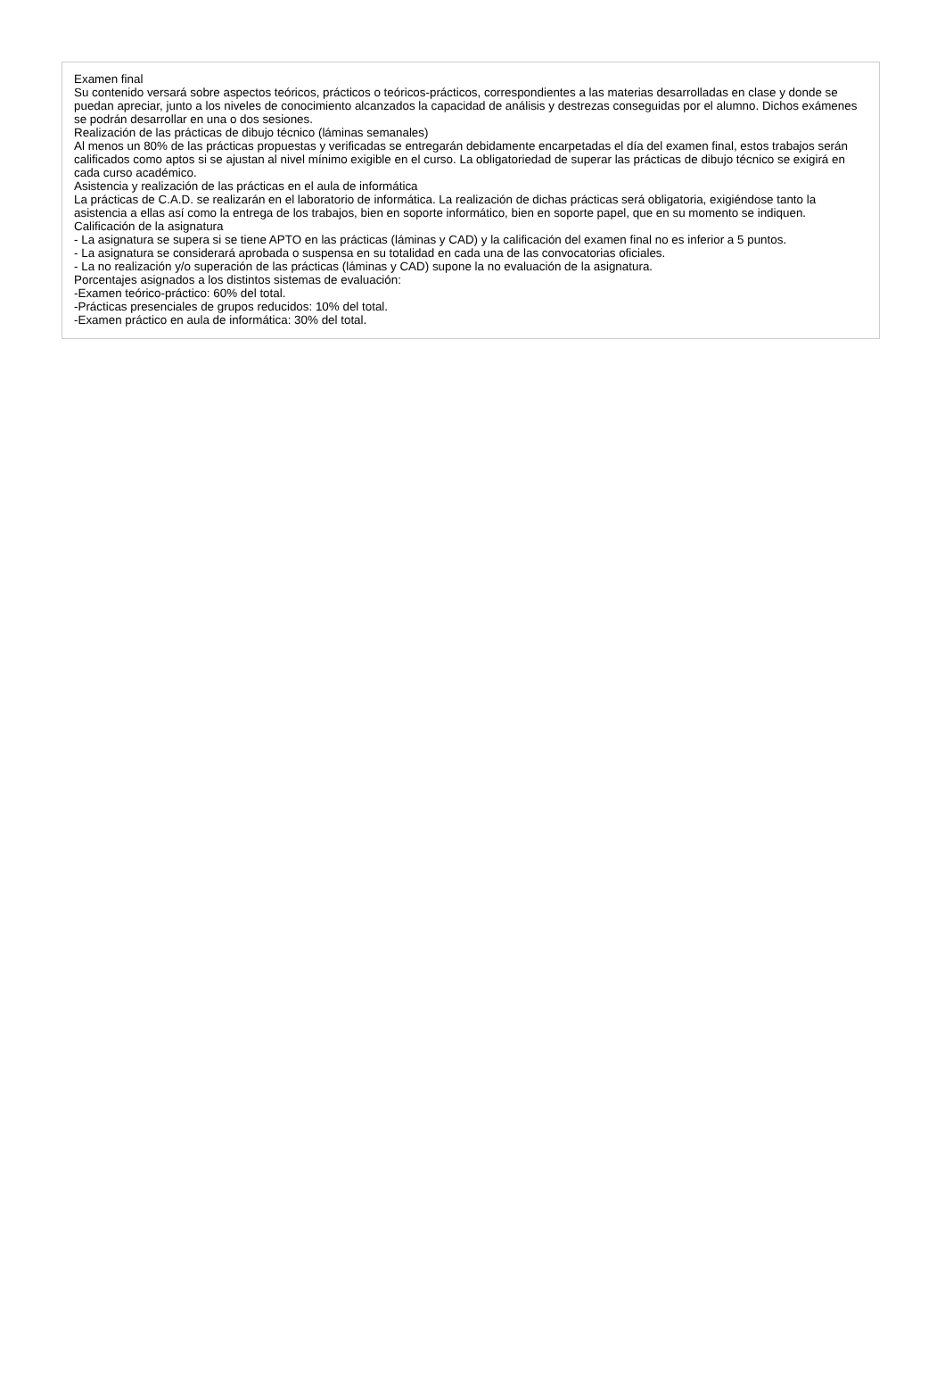Examen final
Su contenido versará sobre aspectos teóricos, prácticos o teóricos-prácticos, correspondientes a las materias desarrolladas en clase y donde se puedan apreciar, junto a los niveles de conocimiento alcanzados la capacidad de análisis y destrezas conseguidas por el alumno. Dichos exámenes se podrán desarrollar en una o dos sesiones.
Realización de las prácticas de dibujo técnico (láminas semanales)
Al menos un 80% de las prácticas propuestas y verificadas se entregarán debidamente encarpetadas el día del examen final, estos trabajos serán calificados como aptos si se ajustan al nivel mínimo exigible en el curso. La obligatoriedad de superar las prácticas de dibujo técnico se exigirá en cada curso académico.
Asistencia y realización de las prácticas en el aula de informática
La prácticas de C.A.D. se realizarán en el laboratorio de informática. La realización de dichas prácticas será obligatoria, exigiéndose tanto la asistencia a ellas así como la entrega de los trabajos, bien en soporte informático, bien en soporte papel, que en su momento se indiquen.
Calificación de la asignatura
- La asignatura se supera si se tiene APTO en las prácticas (láminas y CAD) y la calificación del examen final no es inferior a 5 puntos.
- La asignatura se considerará aprobada o suspensa en su totalidad en cada una de las convocatorias oficiales.
- La no realización y/o superación de las prácticas (láminas y CAD) supone la no evaluación de la asignatura.
Porcentajes asignados a los distintos sistemas de evaluación:
-Examen teórico-práctico: 60% del total.
-Prácticas presenciales de grupos reducidos: 10% del total.
-Examen práctico en aula de informática: 30% del total.